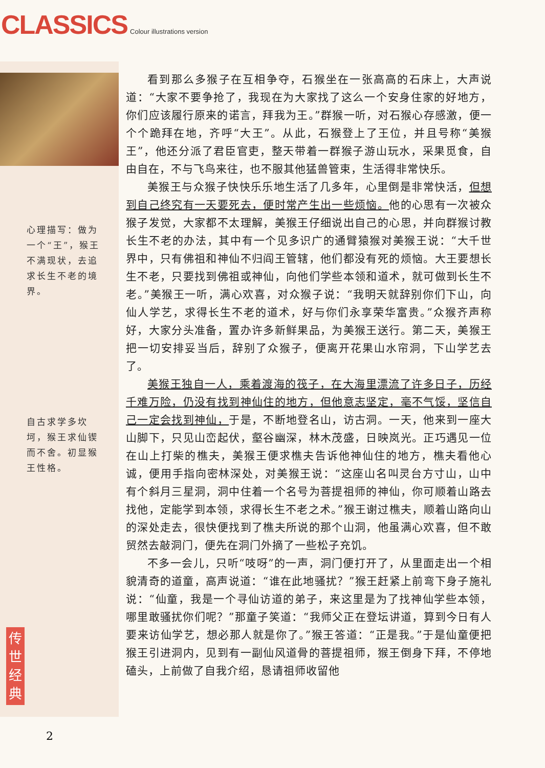CLASSICS Colour illustrations version
心理描写：做为一个“王”，猴王不满现状，去追求长生不老的境界。
自古求学多坎坷，猴王求仙锲而不舍。初显猴王性格。
看到那么多猴子在互相争夺，石猴坐在一张高高的石床上，大声说道：“大家不要争抢了，我现在为大家找了这么一个安身住家的好地方，你们应该履行原来的诺言，拜我为王。”群猴一听，对石猴心存感激，便一个个跪拜在地，齐呼“大王”。从此，石猴登上了王位，并且号称“美猴王”，他还分派了君臣官吏，整天带着一群猴子游山玩水，采果觅食，自由自在，不与飞鸟来往，也不服其他猛兽管束，生活得非常快乐。
美猴王与众猴子快快乐乐地生活了几多年，心里倒是非常快活，但想到自己终究有一天要死去，便时常产生出一些烦恼。他的心思有一次被众猴子发觉，大家都不太理解，美猴王仔细说出自己的心思，并向群猴讨教长生不老的办法，其中有一个见多识广的通臂猿猴对美猴王说：“大千世界中，只有佛祖和神仙不归阎王管辖，他们都没有死的烦恼。大王要想长生不老，只要找到佛祖或神仙，向他们学些本领和道术，就可做到长生不老。”美猴王一听，满心欢喜，对众猴子说：“我明天就辞别你们下山，向仙人学艺，求得长生不老的道术，好与你们永享荣华富贵。”众猴齐声称好，大家分头准备，置办许多新鲜果品，为美猴王送行。第二天，美猴王把一切安排妥当后，辞别了众猴子，便离开花果山水帘洞，下山学艺去了。
美猴王独自一人，乘着渡海的筏子，在大海里漂流了许多日子，历经千难万险，仍没有找到神仙住的地方，但他意志坚定，毫不气馁，坚信自己一定会找到神仙，于是，不断地登名山，访古洞。一天，他来到一座大山脚下，只见山峦起伏，壑谷幽深，林木茂盛，日映岚光。正巧遇见一位在山上打柴的樵夫，美猴王便求樵夫告诉他神仙住的地方，樵夫看他心诚，便用手指向密林深处，对美猴王说：“这座山名叫灵台方寸山，山中有个斜月三星洞，洞中住着一个名号为菩提祖师的神仙，你可顺着山路去找他，定能学到本领，求得长生不老之术。”猴王谢过樵夫，顺着山路向山的深处走去，很快便找到了樵夫所说的那个山洞，他虽满心欢喜，但不敢贸然去敲洞门，便先在洞门外摘了一些松子充饥。
不多一会儿，只听“吱呀”的一声，洞门便打开了，从里面走出一个相貌清奇的道童，高声说道：“谁在此地骚扰？”猴王赶紧上前弯下身子施礼说：“仙童，我是一个寻仙访道的弟子，来这里是为了找神仙学些本领，哪里敢骚扰你们呢？”那童子笑道：“我师父正在登坛讲道，算到今日有人要来访仙学艺，想必那人就是你了。”猴王答道：“正是我。”于是仙童便把猴王引进洞内，见到有一副仙风道骨的菩提祖师，猴王倒身下拜，不停地磕头，上前做了自我介绍，恳请祖师收留他
传
世
经
典
2